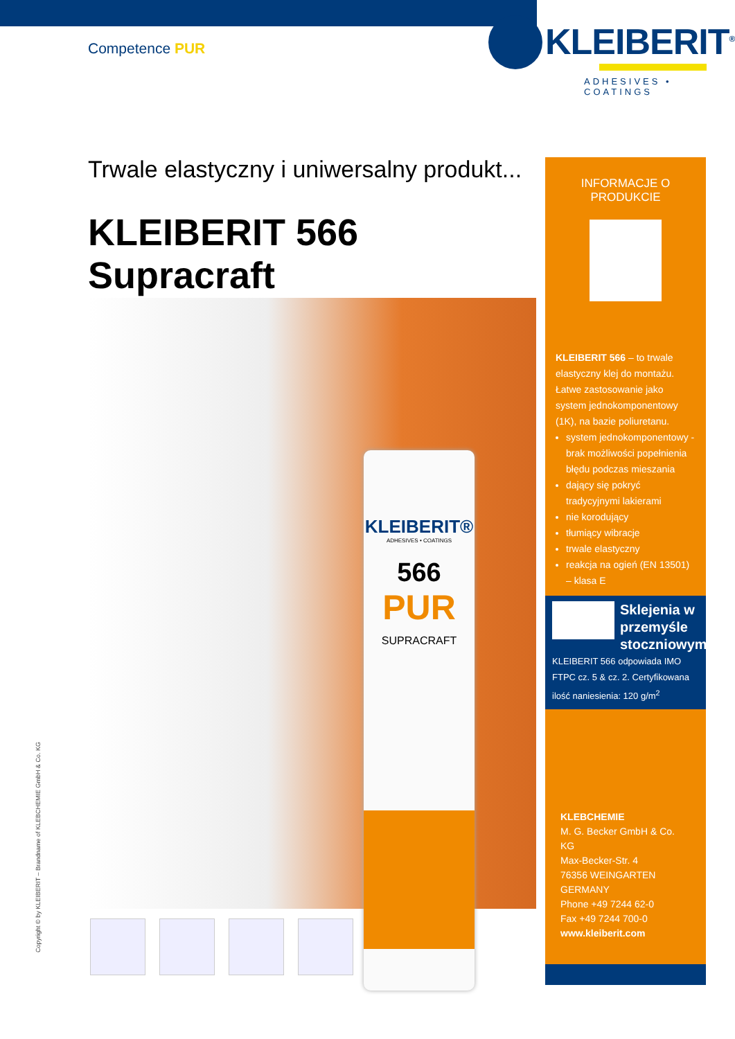Competence PUR
KLEIBERIT<sup>®</sup>
ADHESIVES • COATINGS
Trwale elastyczny i uniwersalny produkt...
KLEIBERIT 566 Supracraft
KLEIBERIT®
ADHESIVES • COATINGS
566
PUR
SUPRACRAFT
INFORMACJE O PRODUKCIE
KLEIBERIT 566 – to trwale elastyczny klej do montażu. Łatwe zastosowanie jako system jednokomponentowy (1K), na bazie poliuretanu.
system jednokomponentowy - brak możliwości popełnienia błędu podczas mieszania
dający się pokryć tradycyjnymi lakierami
nie korodujący
tłumiący wibracje
trwale elastyczny
reakcja na ogień (EN 13501) – klasa E
Sklejenia w przemyśle stoczniowym
KLEIBERIT 566 odpowiada IMO FTPC cz. 5 & cz. 2. Certyfikowana ilość naniesienia: 120 g/m<sup>2</sup>
KLEBCHEMIE
M. G. Becker GmbH & Co. KG
Max-Becker-Str. 4
76356 WEINGARTEN
GERMANY
Phone +49 7244 62-0
Fax +49 7244 700-0
www.kleiberit.com
Copyright © by KLEIBERIT – Brandname of KLEBCHEMIE GmbH & Co. KG